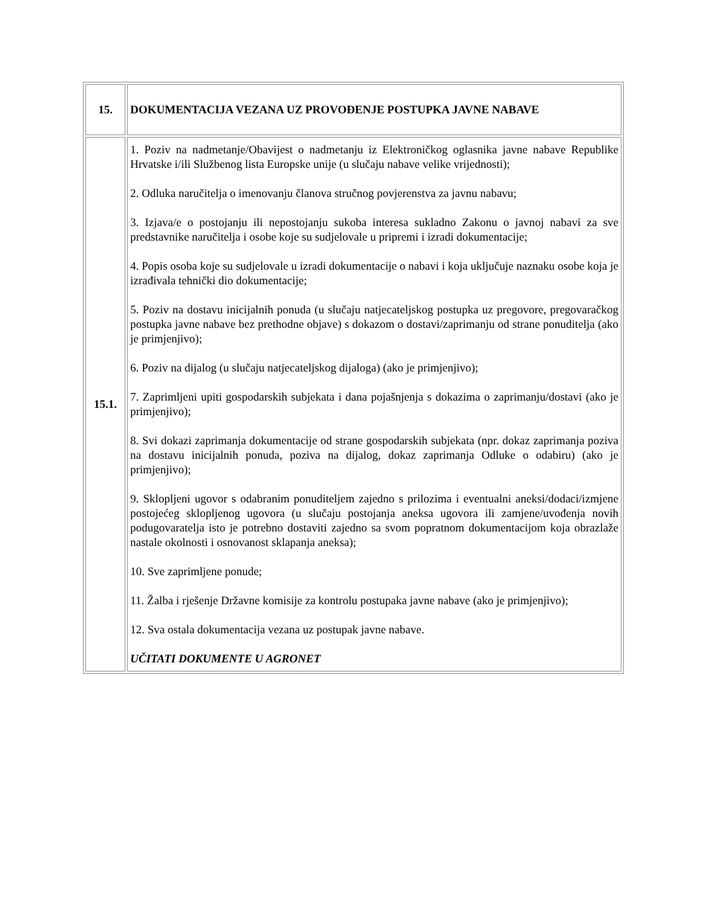| 15. | DOKUMENTACIJA VEZANA UZ PROVOĐENJE POSTUPKA JAVNE NABAVE |
| 15.1. | 1. Poziv na nadmetanje/Obavijest o nadmetanju iz Elektroničkog oglasnika javne nabave Republike Hrvatske i/ili Službenog lista Europske unije (u slučaju nabave velike vrijednosti); 2. Odluka naručitelja o imenovanju članova stručnog povjerenstva za javnu nabavu; 3. Izjava/e o postojanju ili nepostojanju sukoba interesa sukladno Zakonu o javnoj nabavi za sve predstavnike naručitelja i osobe koje su sudjelovale u pripremi i izradi dokumentacije; 4. Popis osoba koje su sudjelovale u izradi dokumentacije o nabavi i koja uključuje naznaku osobe koja je izrađivala tehnički dio dokumentacije; 5. Poziv na dostavu inicijalnih ponuda (u slučaju natjecateljskog postupka uz pregovore, pregovaračkog postupka javne nabave bez prethodne objave) s dokazom o dostavi/zaprimanju od strane ponuditelja (ako je primjenjivo); 6. Poziv na dijalog (u slučaju natjecateljskog dijaloga) (ako je primjenjivo); 7. Zaprimljeni upiti gospodarskih subjekata i dana pojašnjenja s dokazima o zaprimanju/dostavi (ako je primjenjivo); 8. Svi dokazi zaprimanja dokumentacije od strane gospodarskih subjekata (npr. dokaz zaprimanja poziva na dostavu inicijalnih ponuda, poziva na dijalog, dokaz zaprimanja Odluke o odabiru) (ako je primjenjivo); 9. Sklopljeni ugovor s odabranim ponuditeljem zajedno s prilozima i eventualni aneksi/dodaci/izmjene postojećeg sklopljenog ugovora (u slučaju postojanja aneksa ugovora ili zamjene/uvođenja novih podugovaratelja isto je potrebno dostaviti zajedno sa svom popratnom dokumentacijom koja obrazlaže nastale okolnosti i osnovanost sklapanja aneksa); 10. Sve zaprimljene ponude; 11. Žalba i rješenje Državne komisije za kontrolu postupaka javne nabave (ako je primjenjivo); 12. Sva ostala dokumentacija vezana uz postupak javne nabave. UČITATI DOKUMENTE U AGRONET |